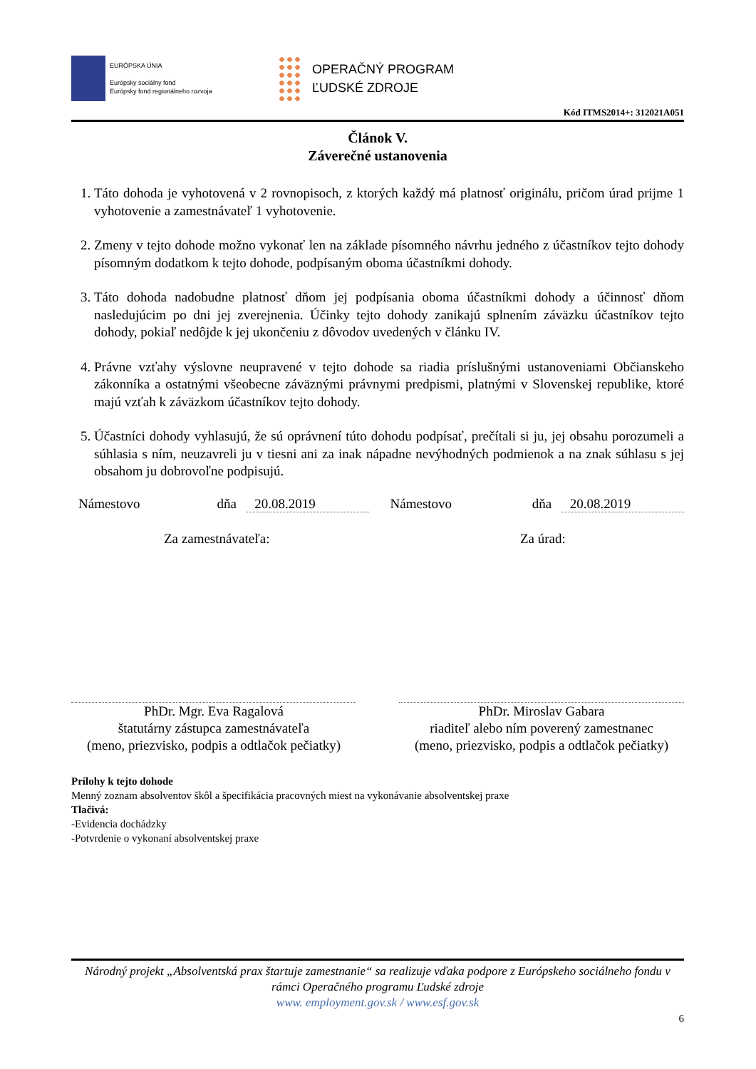EURÓPSKA ÚNIA
Európsky sociálny fond
Európsky fond regionálneho rozvoja
OPERAČNÝ PROGRAM
ĽUDSKÉ ZDROJE
Kód ITMS2014+: 312021A051
Článok V.
Záverečné ustanovenia
1. Táto dohoda je vyhotovená v 2 rovnopisoch, z ktorých každý má platnosť originálu, pričom úrad prijme 1 vyhotovenie a zamestnávateľ 1 vyhotovenie.
2. Zmeny v tejto dohode možno vykonať len na základe písomného návrhu jedného z účastníkov tejto dohody písomným dodatkom k tejto dohode, podpísaným oboma účastníkmi dohody.
3. Táto dohoda nadobudne platnosť dňom jej podpísania oboma účastníkmi dohody a účinnosť dňom nasledujúcim po dni jej zverejnenia. Účinky tejto dohody zanikajú splnením záväzku účastníkov tejto dohody, pokiaľ nedôjde k jej ukončeniu z dôvodov uvedených v článku IV.
4. Právne vzťahy výslovne neupravené v tejto dohode sa riadia príslušnými ustanoveniami Občianskeho zákonníka a ostatnými všeobecne záväznými právnymi predpismi, platnými v Slovenskej republike, ktoré majú vzťah k záväzkom účastníkov tejto dohody.
5. Účastníci dohody vyhlasujú, že sú oprávnení túto dohodu podpísať, prečítali si ju, jej obsahu porozumeli a súhlasia s ním, neuzavreli ju v tiesni ani za inak nápadne nevýhodných podmienok a na znak súhlasu s jej obsahom ju dobrovoľne podpisujú.
Námestovo dňa 20.08.2019 Námestovo dňa 20.08.2019
Za zamestnávateľa: Za úrad:
PhDr. Mgr. Eva Ragalová
štatutárny zástupca zamestnávateľa
(meno, priezvisko, podpis a odtlačok pečiatky)
PhDr. Miroslav Gabara
riaditeľ alebo ním poverený zamestnanec
(meno, priezvisko, podpis a odtlačok pečiatky)
Prílohy k tejto dohode
Menný zoznam absolventov škôl a špecifikácia pracovných miest na vykonávanie absolventskej praxe
Tlačivá:
-Evidencia dochádzky
-Potvrdenie o vykonaní absolventskej praxe
Národný projekt „Absolventská prax štartuje zamestnanie“ sa realizuje vďaka podpore z Európskeho sociálneho fondu v rámci Operačného programu Ľudské zdroje
www. employment.gov.sk / www.esf.gov.sk
6